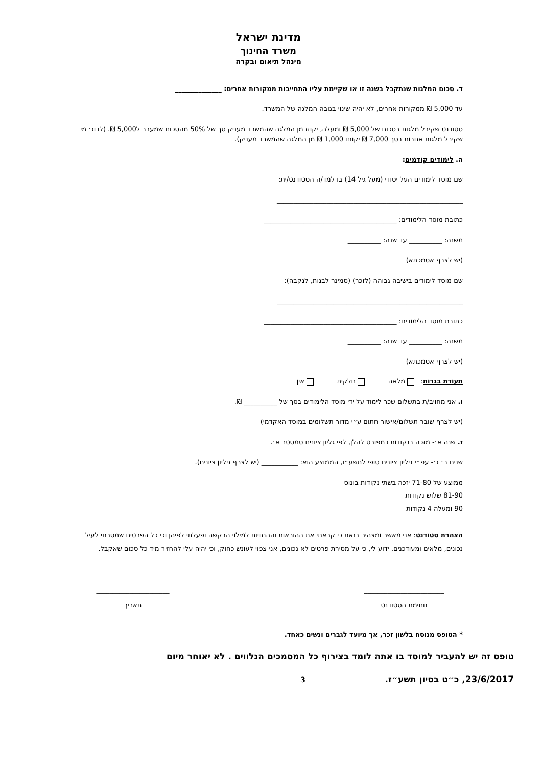מדינת ישראל
משרד החינוך
מינהל תיאום ובקרה
ד. סכום המלגות שנתקבל בשנה זו או שקיימת עליו התחייבות ממקורות אחרים: ______________
עד 5,000 ₪ ממקורות אחרים, לא יהיה שינוי בגובה המלגה של המשרד.
סטודנט שקיבל מלגות בסכום של 5,000 ₪ ומעלה, יקוזז מן המלגה שהמשרד מעניק סך של 50% מהסכום שמעבר ל5,000 ₪. (לדוג׳ מי שקיבל מלגות אחרות בסך 7,000 ₪ יקוזזו 1,000 ₪ מן המלגה שהמשרד מעניק).
ה. לימודים קודמים:
שם מוסד לימודים העל יסודי (מעל גיל 14) בו למד/ה הסטודנט/ית:
________________________________________________________
כתובת מוסד הלימודים: ________________________________________
משנה: __________ עד שנה: __________
(יש לצרף אסמכתא)
שם מוסד לימודים בישיבה גבוהה (לזכר) (סמינר לבנות, לנקבה):
________________________________________________________
כתובת מוסד הלימודים: ________________________________________
משנה: __________ עד שנה: __________
(יש לצרף אסמכתא)
תעודת בגרות: מלאה חלקית אין
ו. אני מחויב/ת בתשלום שכר לימוד על ידי מוסד הלימודים בסך של __________ ₪.
(יש לצרף שובר תשלום/אישור חתום ע״י מדור תשלומים במוסד האקדמי)
ז. שנה א׳- מזכה בנקודות כמפורט להלן, לפי גליון ציונים סמסטר א׳.
שנים ב׳ ג׳- עפ״י גיליון ציונים סופי לתשע״ו, הממוצע הוא: ___________ (יש לצרף גיליון ציונים).
ממוצע של 71-80 יזכה בשתי נקודות בונוס
81-90 שלוש נקודות
90 ומעלה 4 נקודות
הצהרת סטודנט: אני מאשר ומצהיר בזאת כי קראתי את ההוראות וההנחיות למילוי הבקשה ופעלתי לפיהן וכי כל הפרטים שמסרתי לעיל נכונים, מלאים ומעודכנים. ידוע לי, כי על מסירת פרטים לא נכונים, אני צפוי לעונש כחוק, וכי יהיה עלי להחזיר מיד כל סכום שאקבל.
________________________
חתימת הסטודנט
______________________
תאריך
* הטופס מנוסח בלשון זכר, אך מיועד לגברים ונשים כאחד.
טופס זה יש להעביר למוסד בו אתה לומד בצירוף כל המסמכים הנלווים . לא יאוחר מיום
23/6/2017, כ״ט בסיון תשע״ז. 3